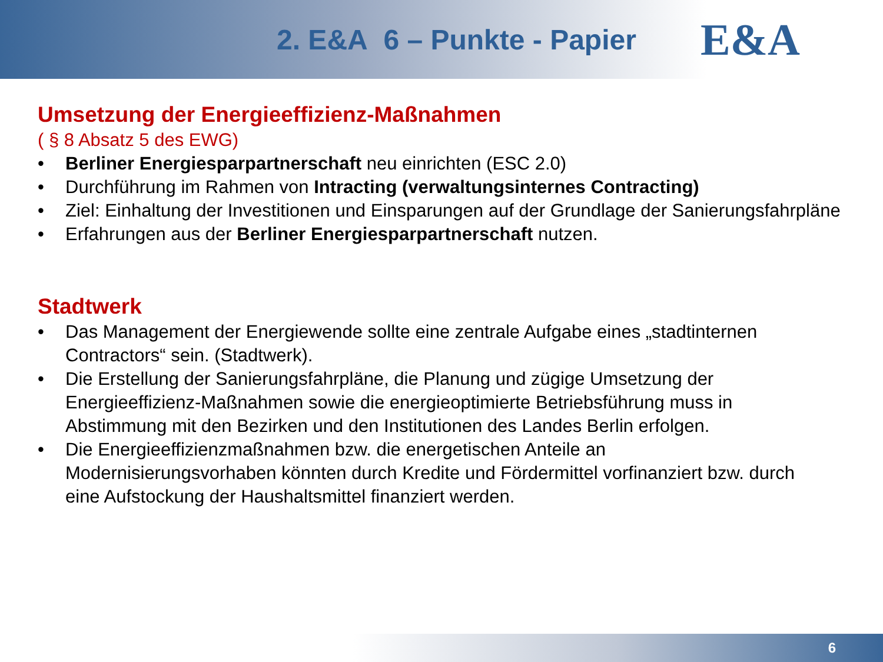2. E&A 6 – Punkte - Papier
E&A
Umsetzung der Energieeffizienz-Maßnahmen
( § 8 Absatz 5 des EWG)
• Berliner Energiesparpartnerschaft neu einrichten (ESC 2.0)
• Durchführung im Rahmen von Intracting (verwaltungsinternes Contracting)
• Ziel: Einhaltung der Investitionen und Einsparungen auf der Grundlage der Sanierungsfahrpläne
• Erfahrungen aus der Berliner Energiesparpartnerschaft nutzen.
Stadtwerk
• Das Management der Energiewende sollte eine zentrale Aufgabe eines „stadtinternen Contractors“ sein. (Stadtwerk).
• Die Erstellung der Sanierungsfahrpläne, die Planung und zügige Umsetzung der Energieeffizienz-Maßnahmen sowie die energieoptimierte Betriebsführung muss in Abstimmung mit den Bezirken und den Institutionen des Landes Berlin erfolgen.
• Die Energieeffizienzmaßnahmen bzw. die energetischen Anteile an Modernisierungsvorhaben könnten durch Kredite und Fördermittel vorfinanziert bzw. durch eine Aufstockung der Haushaltsmittel finanziert werden.
6